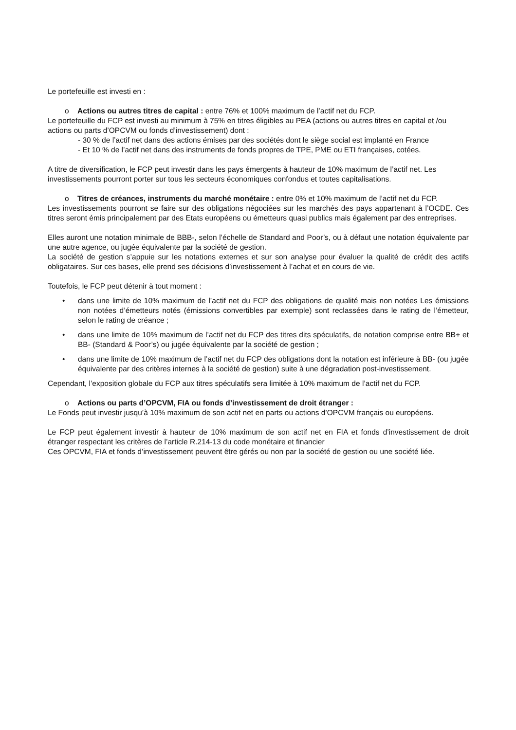Le portefeuille est investi en :
o Actions ou autres titres de capital : entre 76% et 100% maximum de l’actif net du FCP.
Le portefeuille du FCP est investi au minimum à 75% en titres éligibles au PEA (actions ou autres titres en capital et /ou actions ou parts d’OPCVM ou fonds d’investissement) dont :
- 30 % de l’actif net dans des actions émises par des sociétés dont le siège social est implanté en France
- Et 10 % de l’actif net dans des instruments de fonds propres de TPE, PME ou ETI françaises, cotées.
A titre de diversification, le FCP peut investir dans les pays émergents à hauteur de 10% maximum de l’actif net. Les investissements pourront porter sur tous les secteurs économiques confondus et toutes capitalisations.
o Titres de créances, instruments du marché monétaire : entre 0% et 10% maximum de l’actif net du FCP.
Les investissements pourront se faire sur des obligations négociées sur les marchés des pays appartenant à l’OCDE. Ces titres seront émis principalement par des Etats européens ou émetteurs quasi publics mais également par des entreprises.
Elles auront une notation minimale de BBB-, selon l’échelle de Standard and Poor’s, ou à défaut une notation équivalente par une autre agence, ou jugée équivalente par la société de gestion.
La société de gestion s’appuie sur les notations externes et sur son analyse pour évaluer la qualité de crédit des actifs obligataires. Sur ces bases, elle prend ses décisions d’investissement à l’achat et en cours de vie.
Toutefois, le FCP peut détenir à tout moment :
• dans une limite de 10% maximum de l’actif net du FCP des obligations de qualité mais non notées Les émissions non notées d’émetteurs notés (émissions convertibles par exemple) sont reclassées dans le rating de l’émetteur, selon le rating de créance ;
• dans une limite de 10% maximum de l’actif net du FCP des titres dits spéculatifs, de notation comprise entre BB+ et BB- (Standard & Poor’s) ou jugée équivalente par la société de gestion ;
• dans une limite de 10% maximum de l’actif net du FCP des obligations dont la notation est inférieure à BB- (ou jugée équivalente par des critères internes à la société de gestion) suite à une dégradation post-investissement.
Cependant, l’exposition globale du FCP aux titres spéculatifs sera limitée à 10% maximum de l’actif net du FCP.
o Actions ou parts d’OPCVM, FIA ou fonds d’investissement de droit étranger :
Le Fonds peut investir jusqu’à 10% maximum de son actif net en parts ou actions d’OPCVM français ou européens.
Le FCP peut également investir à hauteur de 10% maximum de son actif net en FIA et fonds d’investissement de droit étranger respectant les critères de l’article R.214-13 du code monétaire et financier
Ces OPCVM, FIA et fonds d’investissement peuvent être gérés ou non par la société de gestion ou une société liée.